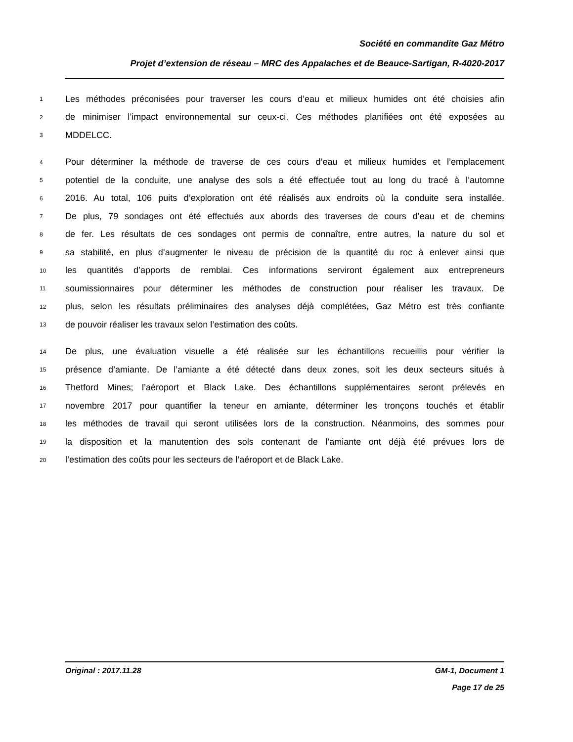Société en commandite Gaz Métro
Projet d’extension de réseau – MRC des Appalaches et de Beauce-Sartigan, R-4020-2017
1 Les méthodes préconisées pour traverser les cours d’eau et milieux humides ont été choisies afin
2 de minimiser l’impact environnemental sur ceux-ci. Ces méthodes planifiées ont été exposées au
3 MDDELCC.
4 Pour déterminer la méthode de traverse de ces cours d’eau et milieux humides et l’emplacement
5 potentiel de la conduite, une analyse des sols a été effectuée tout au long du tracé à l’automne
6 2016. Au total, 106 puits d’exploration ont été réalisés aux endroits où la conduite sera installée.
7 De plus, 79 sondages ont été effectués aux abords des traverses de cours d’eau et de chemins
8 de fer. Les résultats de ces sondages ont permis de connaître, entre autres, la nature du sol et
9 sa stabilité, en plus d’augmenter le niveau de précision de la quantité du roc à enlever ainsi que
10 les quantités d’apports de remblai. Ces informations serviront également aux entrepreneurs
11 soumissionnaires pour déterminer les méthodes de construction pour réaliser les travaux. De
12 plus, selon les résultats préliminaires des analyses déjà complétées, Gaz Métro est très confiante
13 de pouvoir réaliser les travaux selon l’estimation des coûts.
14 De plus, une évaluation visuelle a été réalisée sur les échantillons recueillis pour vérifier la
15 présence d’amiante. De l’amiante a été détecté dans deux zones, soit les deux secteurs situés à
16 Thetford Mines; l’aéroport et Black Lake. Des échantillons supplémentaires seront prélevés en
17 novembre 2017 pour quantifier la teneur en amiante, déterminer les tronçons touchés et établir
18 les méthodes de travail qui seront utilisées lors de la construction. Néanmoins, des sommes pour
19 la disposition et la manutention des sols contenant de l’amiante ont déjà été prévues lors de
20 l’estimation des coûts pour les secteurs de l’aéroport et de Black Lake.
Original : 2017.11.28 GM-1, Document 1
Page 17 de 25